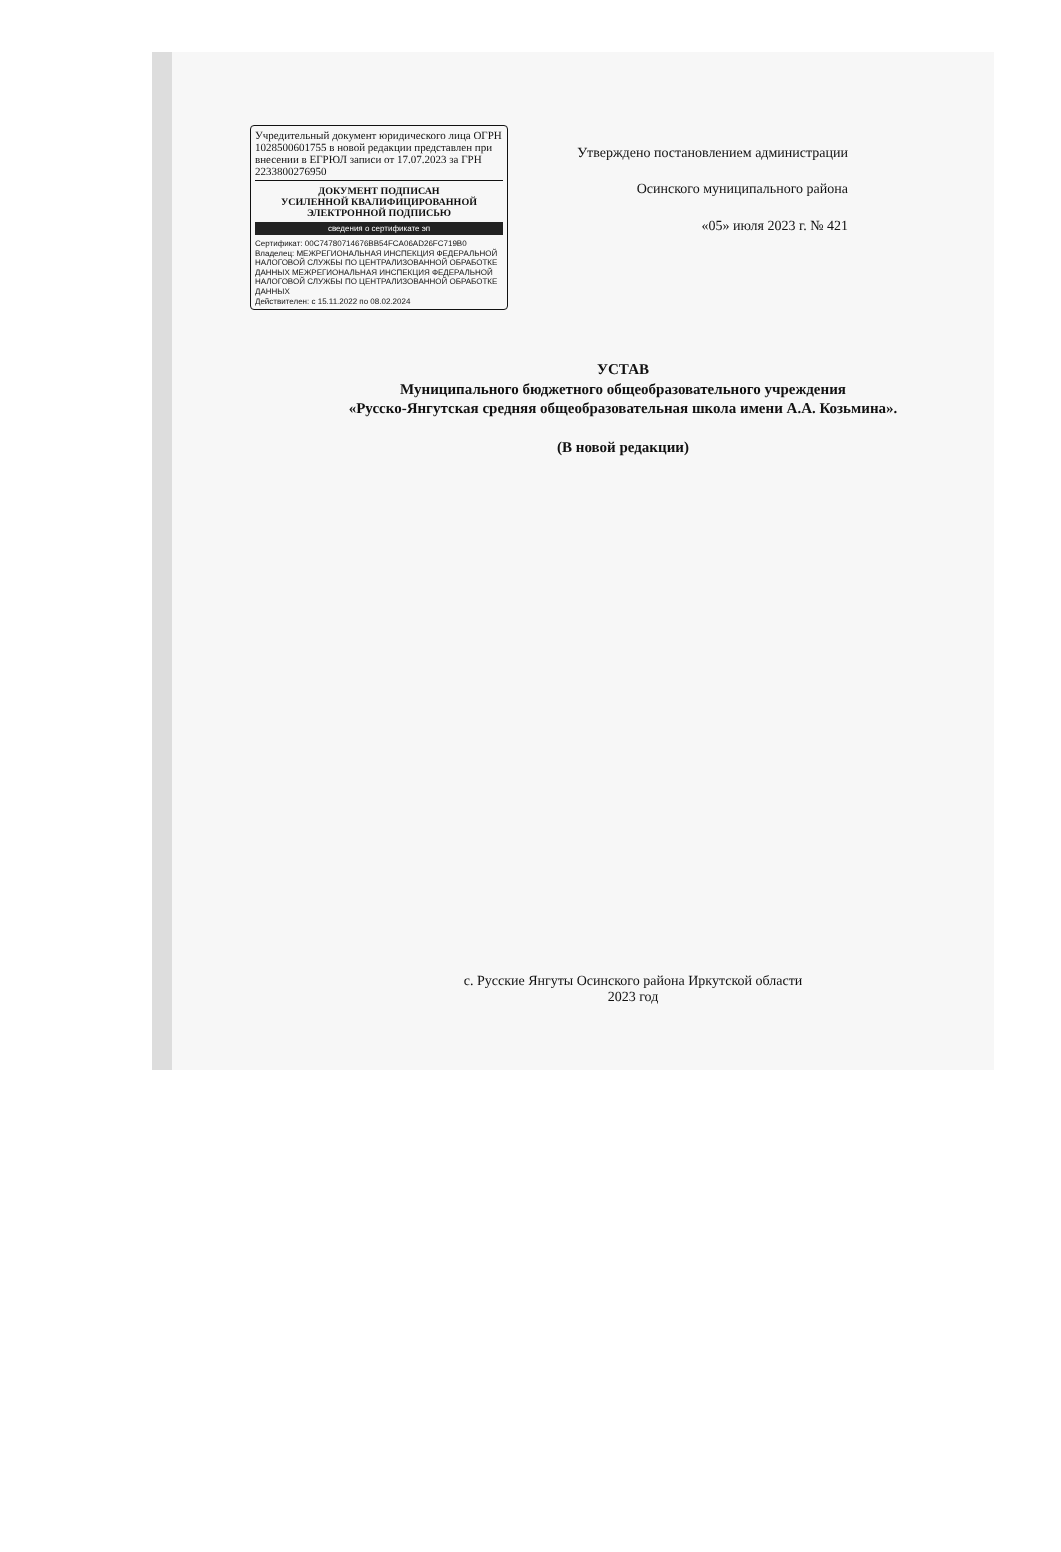Учредительный документ юридического лица ОГРН 1028500601755 в новой редакции представлен при внесении в ЕГРЮЛ записи от 17.07.2023 за ГРН 2233800276950
ДОКУМЕНТ ПОДПИСАН
УСИЛЕННОЙ КВАЛИФИЦИРОВАННОЙ
ЭЛЕКТРОННОЙ ПОДПИСЬЮ
сведения о сертификате эп
Сертификат: 00C74780714676BB54FCA06AD26FC719B0
Владелец: МЕЖРЕГИОНАЛЬНАЯ ИНСПЕКЦИЯ ФЕДЕРАЛЬНОЙ НАЛОГОВОЙ СЛУЖБЫ ПО ЦЕНТРАЛИЗОВАННОЙ ОБРАБОТКЕ ДАННЫХ МЕЖРЕГИОНАЛЬНАЯ ИНСПЕКЦИЯ ФЕДЕРАЛЬНОЙ НАЛОГОВОЙ СЛУЖБЫ ПО ЦЕНТРАЛИЗОВАННОЙ ОБРАБОТКЕ ДАННЫХ
Действителен: с 15.11.2022 по 08.02.2024
Утверждено постановлением администрации
Осинского муниципального района
«05» июля 2023 г. № 421
УСТАВ
Муниципального бюджетного общеобразовательного учреждения
«Русско-Янгутская средняя общеобразовательная школа имени А.А. Козьмина».
(В новой редакции)
с. Русские Янгуты Осинского района Иркутской области
2023 год